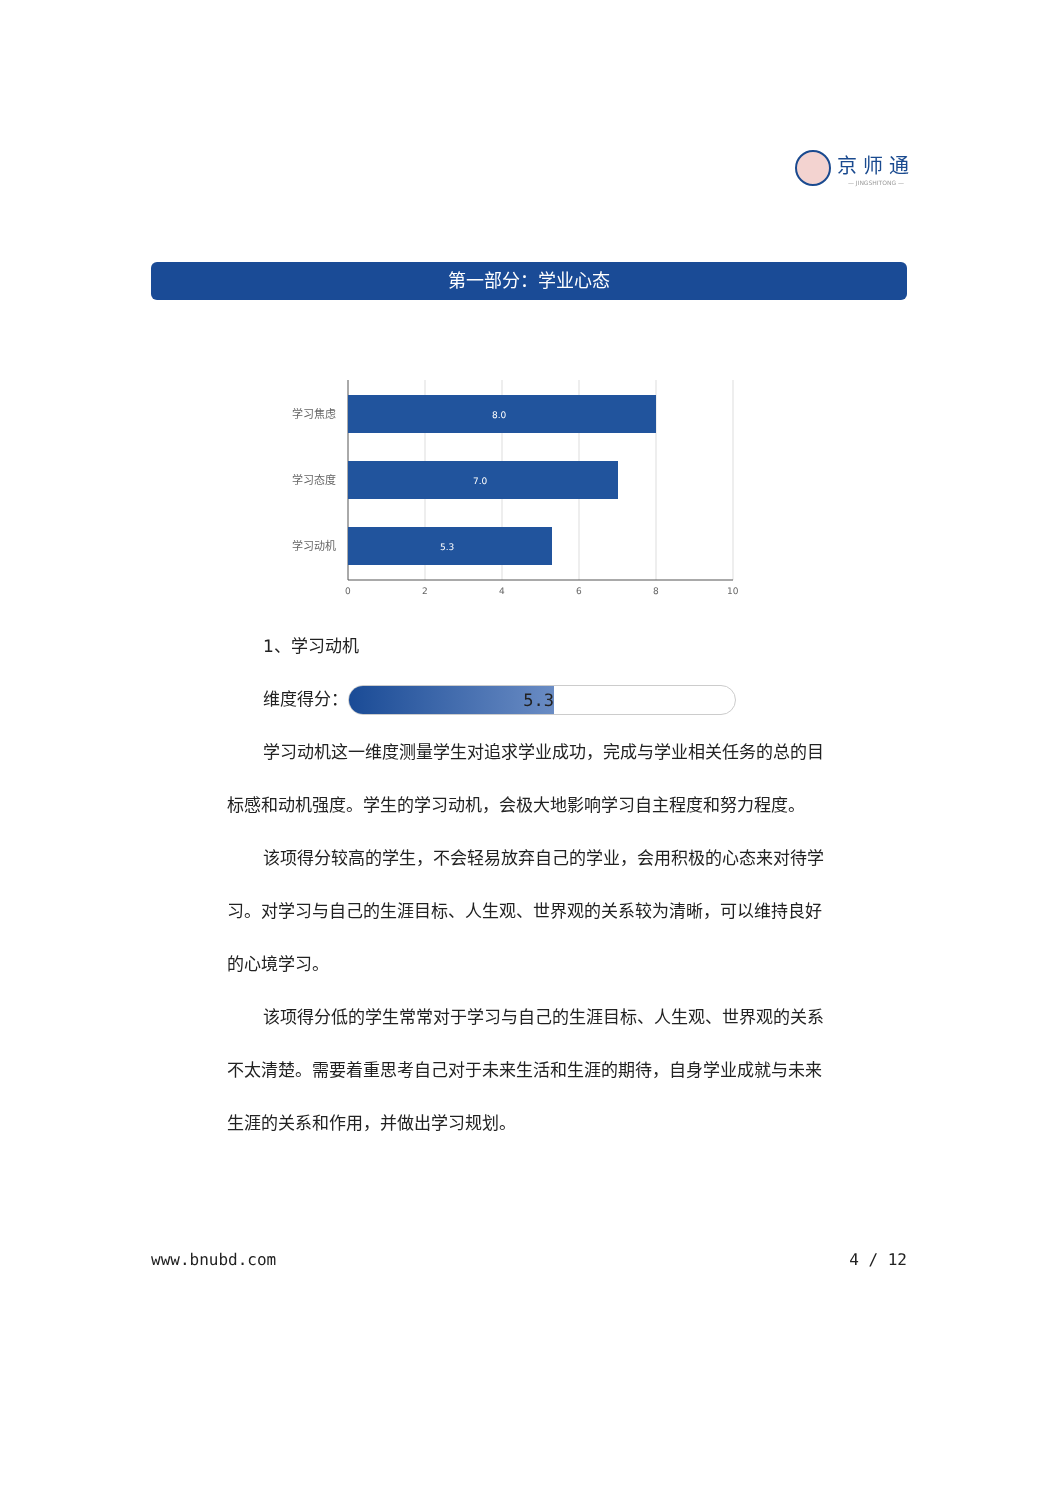京师通
— JINGSHITONG —
第一部分：学业心态
学习焦虑
学习态度
学习动机
8.0
7.0
5.3
0
2
4
6
8
10
1、学习动机
维度得分： 5.3
学习动机这一维度测量学生对追求学业成功，完成与学业相关任务的总的目标感和动机强度。学生的学习动机，会极大地影响学习自主程度和努力程度。
该项得分较高的学生，不会轻易放弃自己的学业，会用积极的心态来对待学习。对学习与自己的生涯目标、人生观、世界观的关系较为清晰，可以维持良好的心境学习。
该项得分低的学生常常对于学习与自己的生涯目标、人生观、世界观的关系不太清楚。需要着重思考自己对于未来生活和生涯的期待，自身学业成就与未来生涯的关系和作用，并做出学习规划。
www.bnubd.com 4 / 12